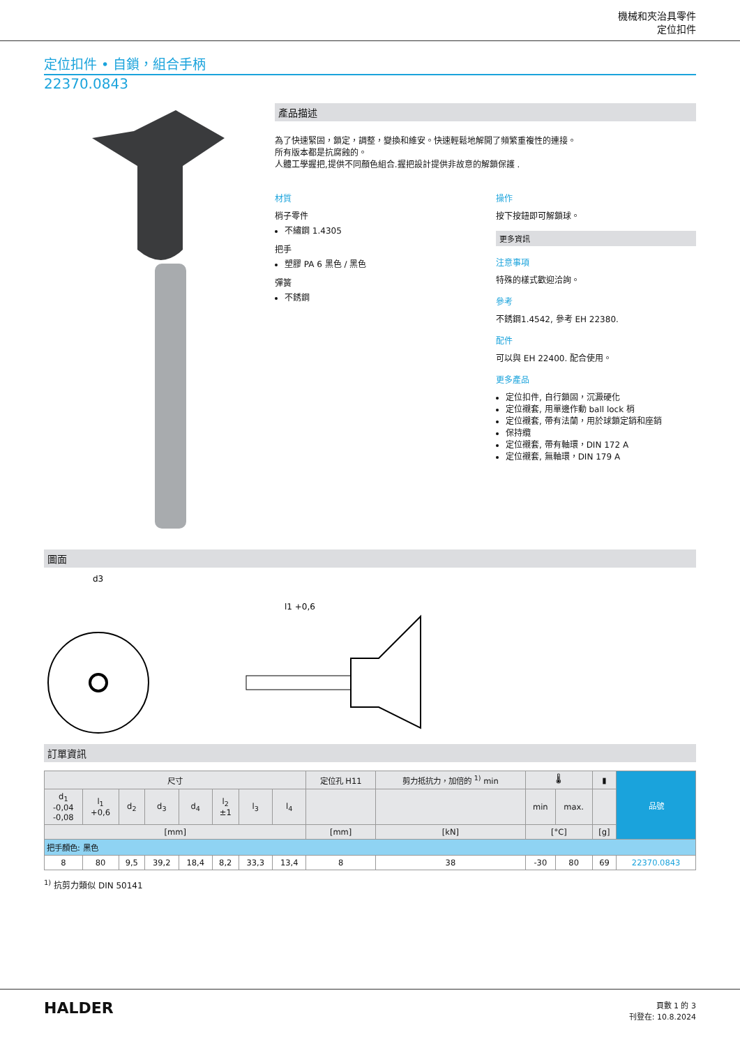機械和夾治具零件
定位扣件
定位扣件 • 自鎖，組合手柄
22370.0843
產品描述
為了快速緊固，鎖定，調整，變換和維安。快速輕鬆地解開了頻繁重複性的連接。
所有版本都是抗腐蝕的。
人體工學握把,提供不同顏色組合.握把設計提供非故意的解鎖保護 .
材質
梢子零件
不繡鋼 1.4305
把手
塑膠 PA 6 黑色 / 黑色
彈簧
不銹鋼
操作
按下按鈕即可解鎖球。
更多資訊
注意事項
特殊的樣式歡迎洽詢。
參考
不銹鋼1.4542, 參考 EH 22380.
配件
可以與 EH 22400. 配合使用。
更多產品
定位扣件, 自行鎖固，沉澱硬化
定位襯套, 用單邊作動 ball lock 梢
定位襯套, 帶有法蘭，用於球鎖定銷和座銷
保持纜
定位襯套, 帶有軸環，DIN 172 A
定位襯套, 無軸環，DIN 179 A
圖面
d3
l1 +0,6
訂單資訊
| 尺寸 | | | | | | | | 定位孔 H11 | 剪力抵抗力，加倍的 <sup>1)</sup> min | 🌡 | | ▮ | 品號 |
| --- | --- | --- | --- | --- | --- | --- | --- | --- | --- | --- | --- | --- | --- |
| d<sub>1</sub> -0,04 -0,08 | l<sub>1</sub> +0,6 | d<sub>2</sub> | d<sub>3</sub> | d<sub>4</sub> | l<sub>2</sub> ±1 | l<sub>3</sub> | l<sub>4</sub> | | | min | max. | | |
| [mm] | | | | | | | | [mm] | [kN] | [°C] | | [g] | |
| 把手顏色: 黑色 | | | | | | | | | | | | | |
| 8 | 80 | 9,5 | 39,2 | 18,4 | 8,2 | 33,3 | 13,4 | 8 | 38 | -30 | 80 | 69 | 22370.0843 |
<sup>1)</sup> 抗剪力類似 DIN 50141
HALDER
頁數 1 的 3
刊登在: 10.8.2024